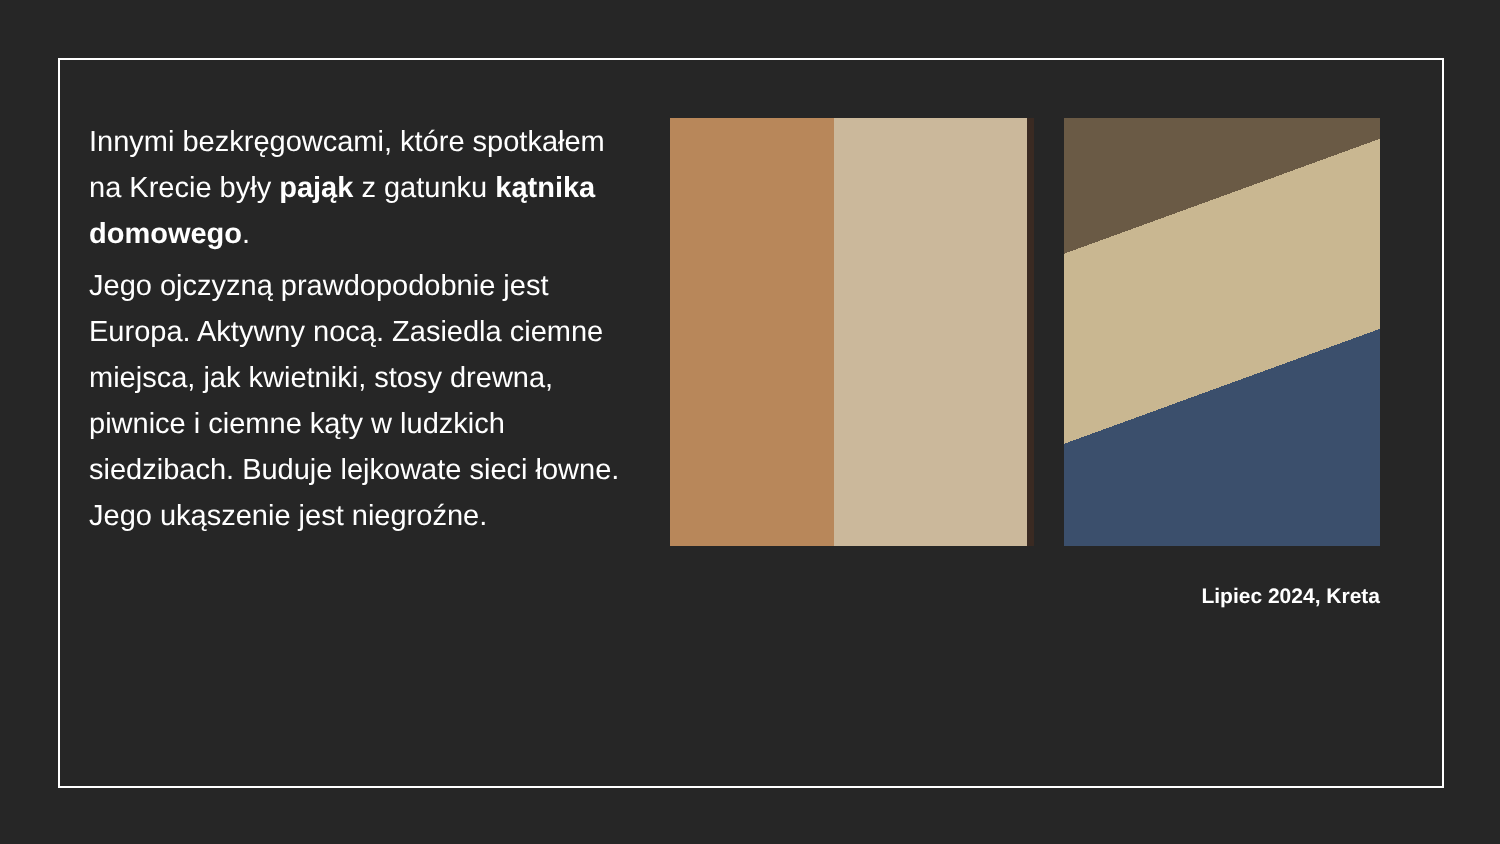Innymi bezkręgowcami, które spotkałem na Krecie były pająk z gatunku kątnika domowego.
Jego ojczyzną prawdopodobnie jest Europa. Aktywny nocą. Zasiedla ciemne miejsca, jak kwietniki, stosy drewna, piwnice i ciemne kąty w ludzkich siedzibach. Buduje lejkowate sieci łowne. Jego ukąszenie jest niegroźne.
Lipiec 2024, Kreta